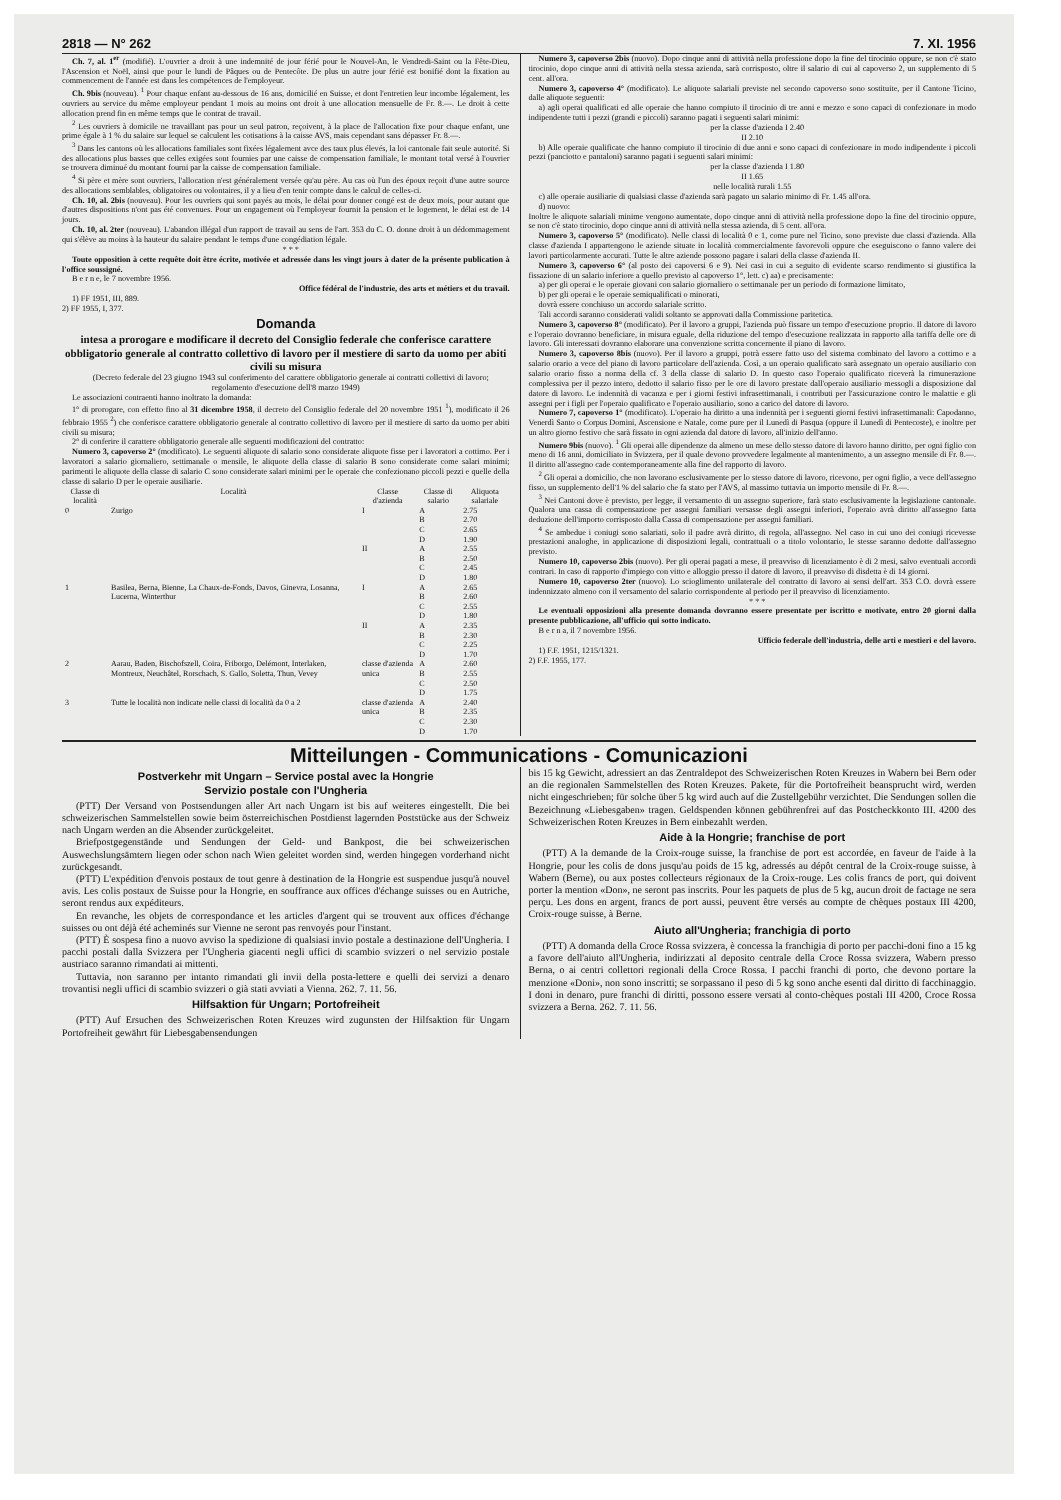2818 — N° 262 7. XI. 1956
Ch. 7, al. 1<sup>er</sup> (modifié). L'ouvrier a droit à une indemnité de jour férié pour le Nouvel-An, le Vendredi-Saint ou la Fête-Dieu, l'Ascension et Noël, ainsi que pour le lundi de Pâques ou de Pentecôte. De plus un autre jour férié est bonifié dont la fixation au commencement de l'année est dans les compétences de l'employeur.
Ch. 9bis (nouveau). <sup>1</sup> Pour chaque enfant au-dessous de 16 ans, domicilié en Suisse, et dont l'entretien leur incombe légalement, les ouvriers au service du même employeur pendant 1 mois au moins ont droit à une allocation mensuelle de Fr. 8.—. Le droit à cette allocation prend fin en même temps que le contrat de travail.
<sup>2</sup> Les ouvriers à domicile ne travaillant pas pour un seul patron, reçoivent, à la place de l'allocation fixe pour chaque enfant, une prime égale à 1 % du salaire sur lequel se calculent les cotisations à la caisse AVS, mais cependant sans dépasser Fr. 8.—.
<sup>3</sup> Dans les cantons où les allocations familiales sont fixées légalement avce des taux plus élevés, la loi cantonale fait seule autorité. Si des allocations plus basses que celles exigées sont fournies par une caisse de compensation familiale, le montant total versé à l'ouvrier se trouvera diminué du montant fourni par la caisse de compensation familiale.
<sup>4</sup> Si père et mère sont ouvriers, l'allocation n'est généralement versée qu'au père. Au cas où l'un des époux reçoit d'une autre source des allocations semblables, obligatoires ou volontaires, il y a lieu d'en tenir compte dans le calcul de celles-ci.
Ch. 10, al. 2bis (nouveau). Pour les ouvriers qui sont payés au mois, le délai pour donner congé est de deux mois, pour autant que d'autres dispositions n'ont pas été convenues. Pour un engagement où l'employeur fournit la pension et le logement, le délai est de 14 jours.
Ch. 10, al. 2ter (nouveau). L'abandon illégal d'un rapport de travail au sens de l'art. 353 du C. O. donne droit à un dédommagement qui s'élève au moins à la hauteur du salaire pendant le temps d'une congédiation légale.
* * *
Toute opposition à cette requête doit être écrite, motivée et adressée dans les vingt jours à dater de la présente publication à l'office soussigné.
B e r n e, le 7 novembre 1956.
Office fédéral de l'industrie, des arts et métiers et du travail.
1) FF 1951, III, 889.
2) FF 1955, I, 377.
Domanda
intesa a prorogare e modificare il decreto del Consiglio federale che conferisce carattere obbligatorio generale al contratto collettivo di lavoro per il mestiere di sarto da uomo per abiti civili su misura
(Decreto federale del 23 giugno 1943 sul conferimento del carattere obbligatorio generale ai contratti collettivi di lavoro; regolamento d'esecuzione dell'8 marzo 1949)
Le associazioni contraenti hanno inoltrato la domanda:
1° di prorogare, con effetto fino al 31 dicembre 1958, il decreto del Consiglio federale del 20 novembre 1951 <sup>1</sup>), modificato il 26 febbraio 1955 <sup>2</sup>) che conferisce carattere obbligatorio generale al contratto collettivo di lavoro per il mestiere di sarto da uomo per abiti civili su misura;
2° di conferire il carattere obbligatorio generale alle seguenti modificazioni del contratto:
Numero 3, capoverso 2° (modificato). Le seguenti aliquote di salario sono considerate aliquote fisse per i lavoratori a cottimo. Per i lavoratori a salario giornaliero, settimanale o mensile, le aliquote della classe di salario B sono considerate come salari minimi; parimenti le aliquote della classe di salario C sono considerate salari minimi per le operaie che confezionano piccoli pezzi e quelle della classe di salario D per le operaie ausiliarie.
| Classe di località | Località | Classe d'azienda | Classe di salario | Aliquota salariale |
| --- | --- | --- | --- | --- |
| 0 | Zurigo | I | A B C D | 2.75 2.70 2.65 1.90 |
| | | II | A B C D | 2.55 2.50 2.45 1.80 |
| 1 | Basilea, Berna, Bienne, La Chaux-de-Fonds, Davos, Ginevra, Losanna, Lucerna, Winterthur | I | A B C D | 2.65 2.60 2.55 1.80 |
| | | II | A B C D | 2.35 2.30 2.25 1.70 |
| 2 | Aarau, Baden, Bischofszell, Coira, Friborgo, Delémont, Interlaken, Montreux, Neuchâtel, Rorschach, S. Gallo, Soletta, Thun, Vevey | classe d'azienda unica | A B C D | 2.60 2.55 2.50 1.75 |
| 3 | Tutte le località non indicate nelle classi di località da 0 a 2 | classe d'azienda unica | A B C D | 2.40 2.35 2.30 1.70 |
Numero 3, capoverso 2bis (nuovo). Dopo cinque anni di attività nella professione dopo la fine del tirocinio oppure, se non c'è stato tirocinio, dopo cinque anni di attività nella stessa azienda, sarà corrisposto, oltre il salario di cui al capoverso 2, un supplemento di 5 cent. all'ora.
Numero 3, capoverso 4° (modificato). Le aliquote salariali previste nel secondo capoverso sono sostituite, per il Cantone Ticino, dalle aliquote seguenti:
a) agli operai qualificati ed alle operaie che hanno compiuto il tirocinio di tre anni e mezzo e sono capaci di confezionare in modo indipendente tutti i pezzi (grandi e piccoli) saranno pagati i seguenti salari minimi:
per la classe d'azienda I 2.40
II 2.10
b) Alle operaie qualificate che hanno compiuto il tirocinio di due anni e sono capaci di confezionare in modo indipendente i piccoli pezzi (panciotto e pantaloni) saranno pagati i seguenti salari minimi:
per la classe d'azienda I 1.80
II 1.65
nelle località rurali 1.55
c) alle operaie ausiliarie di qualsiasi classe d'azienda sarà pagato un salario minimo di Fr. 1.45 all'ora.
d) nuovo:
Inoltre le aliquote salariali minime vengono aumentate, dopo cinque anni di attività nella professione dopo la fine del tirocinio oppure, se non c'è stato tirocinio, dopo cinque anni di attività nella stessa azienda, di 5 cent. all'ora.
Numero 3, capoverso 5° (modificato). Nelle classi di località 0 e 1, come pure nel Ticino, sono previste due classi d'azienda. Alla classe d'azienda I appartengono le aziende situate in località commercialmente favorevoli oppure che eseguiscono o fanno valere dei lavori particolarmente accurati. Tutte le altre aziende possono pagare i salari della classe d'azienda II.
Numero 3, capoverso 6° (al posto dei capoversi 6 e 9). Nei casi in cui a seguito di evidente scarso rendimento si giustifica la fissazione di un salario inferiore a quello previsto al capoverso 1°, lett. c) aa) e precisamente:
a) per gli operai e le operaie giovani con salario giornaliero o settimanale per un periodo di formazione limitato,
b) per gli operai e le operaie semiqualificati o minorati,
dovrà essere conchiuso un accordo salariale scritto.
Tali accordi saranno considerati validi soltanto se approvati dalla Commissione paritetica.
Numero 3, capoverso 8° (modificato). Per il lavoro a gruppi, l'azienda può fissare un tempo d'esecuzione proprio. Il datore di lavoro e l'operaio dovranno beneficiare, in misura eguale, della riduzione del tempo d'esecuzione realizzata in rapporto alla tariffa delle ore di lavoro. Gli interessati dovranno elaborare una convenzione scritta concernente il piano di lavoro.
Numero 3, capoverso 8bis (nuovo). Per il lavoro a gruppi, potrà essere fatto uso del sistema combinato del lavoro a cottimo e a salario orario a vece del piano di lavoro particolare dell'azienda. Così, a un operaio qualificato sarà assegnato un operaio ausiliario con salario orario fisso a norma della cf. 3 della classe di salario D. In questo caso l'operaio qualificato riceverà la rimunerazione complessiva per il pezzo intero, dedotto il salario fisso per le ore di lavoro prestate dall'operaio ausiliario messogli a disposizione dal datore di lavoro. Le indennità di vacanza e per i giorni festivi infrasettimanali, i contributi per l'assicurazione contro le malattie e gli assegni per i figli per l'operaio qualificato e l'operaio ausiliario, sono a carico del datore di lavoro.
Numero 7, capoverso 1° (modificato). L'operaio ha diritto a una indennità per i seguenti giorni festivi infrasettimanali: Capodanno, Venerdì Santo o Corpus Domini, Ascensione e Natale, come pure per il Lunedì di Pasqua (oppure il Lunedì di Pentecoste), e inoltre per un altro giorno festivo che sarà fissato in ogni azienda dal datore di lavoro, all'inizio dell'anno.
Numero 9bis (nuovo). <sup>1</sup> Gli operai alle dipendenze da almeno un mese dello stesso datore di lavoro hanno diritto, per ogni figlio con meno di 16 anni, domiciliato in Svizzera, per il quale devono provvedere legalmente al mantenimento, a un assegno mensile di Fr. 8.—. Il diritto all'assegno cade contemporaneamente alla fine del rapporto di lavoro.
<sup>2</sup> Gli operai a domicilio, che non lavorano esclusivamente per lo stesso datore di lavoro, ricevono, per ogni figlio, a vece dell'assegno fisso, un supplemento dell'1 % del salario che fa stato per l'AVS, al massimo tuttavia un importo mensile di Fr. 8.—.
<sup>3</sup> Nei Cantoni dove è previsto, per legge, il versamento di un assegno superiore, farà stato esclusivamente la legislazione cantonale. Qualora una cassa di compensazione per assegni familiari versasse degli assegni inferiori, l'operaio avrà diritto all'assegno fatta deduzione dell'importo corrisposto dalla Cassa di compensazione per assegni familiari.
<sup>4</sup> Se ambedue i coniugi sono salariati, solo il padre avrà diritto, di regola, all'assegno. Nel caso in cui uno dei coniugi ricevesse prestazioni analoghe, in applicazione di disposizioni legali, contrattuali o a titolo volontario, le stesse saranno dedotte dall'assegno previsto.
Numero 10, capoverso 2bis (nuovo). Per gli operai pagati a mese, il preavviso di licenziamento è di 2 mesi, salvo eventuali accordi contrari. In caso di rapporto d'impiego con vitto e alloggio presso il datore di lavoro, il preavviso di disdetta è di 14 giorni.
Numero 10, capoverso 2ter (nuovo). Lo scioglimento unilaterale del contratto di lavoro ai sensi dell'art. 353 C.O. dovrà essere indennizzato almeno con il versamento del salario corrispondente al periodo per il preavviso di licenziamento.
* * *
Le eventuali opposizioni alla presente domanda dovranno essere presentate per iscritto e motivate, entro 20 giorni dalla presente pubblicazione, all'ufficio qui sotto indicato.
B e r n a, il 7 novembre 1956.
Ufficio federale dell'industria, delle arti e mestieri e del lavoro.
1) F.F. 1951, 1215/1321.
2) F.F. 1955, 177.
Mitteilungen - Communications - Comunicazioni
Postverkehr mit Ungarn – Service postal avec la Hongrie
Servizio postale con l'Ungheria
(PTT) Der Versand von Postsendungen aller Art nach Ungarn ist bis auf weiteres eingestellt. Die bei schweizerischen Sammelstellen sowie beim österreichischen Postdienst lagernden Poststücke aus der Schweiz nach Ungarn werden an die Absender zurückgeleitet.
Briefpostgegenstände und Sendungen der Geld- und Bankpost, die bei schweizerischen Auswechslungsämtern liegen oder schon nach Wien geleitet worden sind, werden hingegen vorderhand nicht zurückgesandt.
(PTT) L'expédition d'envois postaux de tout genre à destination de la Hongrie est suspendue jusqu'à nouvel avis. Les colis postaux de Suisse pour la Hongrie, en souffrance aux offices d'échange suisses ou en Autriche, seront rendus aux expéditeurs.
En revanche, les objets de correspondance et les articles d'argent qui se trouvent aux offices d'échange suisses ou ont déjà été acheminés sur Vienne ne seront pas renvoyés pour l'instant.
(PTT) È sospesa fino a nuovo avviso la spedizione di qualsiasi invio postale a destinazione dell'Ungheria. I pacchi postali dalla Svizzera per l'Ungheria giacenti negli uffici di scambio svizzeri o nel servizio postale austriaco saranno rimandati ai mittenti.
Tuttavia, non saranno per intanto rimandati gli invii della posta-lettere e quelli dei servizi a denaro trovantisi negli uffici di scambio svizzeri o già stati avviati a Vienna. 262. 7. 11. 56.
Hilfsaktion für Ungarn; Portofreiheit
(PTT) Auf Ersuchen des Schweizerischen Roten Kreuzes wird zugunsten der Hilfsaktion für Ungarn Portofreiheit gewährt für Liebesgabensendungen
bis 15 kg Gewicht, adressiert an das Zentraldepot des Schweizerischen Roten Kreuzes in Wabern bei Bern oder an die regionalen Sammelstellen des Roten Kreuzes. Pakete, für die Portofreiheit beansprucht wird, werden nicht eingeschrieben; für solche über 5 kg wird auch auf die Zustellgebühr verzichtet. Die Sendungen sollen die Bezeichnung «Liebesgaben» tragen. Geldspenden können gebührenfrei auf das Postcheckkonto III. 4200 des Schweizerischen Roten Kreuzes in Bern einbezahlt werden.
Aide à la Hongrie; franchise de port
(PTT) A la demande de la Croix-rouge suisse, la franchise de port est accordée, en faveur de l'aide à la Hongrie, pour les colis de dons jusqu'au poids de 15 kg, adressés au dépôt central de la Croix-rouge suisse, à Wabern (Berne), ou aux postes collecteurs régionaux de la Croix-rouge. Les colis francs de port, qui doivent porter la mention «Don», ne seront pas inscrits. Pour les paquets de plus de 5 kg, aucun droit de factage ne sera perçu. Les dons en argent, francs de port aussi, peuvent être versés au compte de chèques postaux III 4200, Croix-rouge suisse, à Berne.
Aiuto all'Ungheria; franchigia di porto
(PTT) A domanda della Croce Rossa svizzera, è concessa la franchigia di porto per pacchi-doni fino a 15 kg a favore dell'aiuto all'Ungheria, indirizzati al deposito centrale della Croce Rossa svizzera, Wabern presso Berna, o ai centri collettori regionali della Croce Rossa. I pacchi franchi di porto, che devono portare la menzione «Doni», non sono inscritti; se sorpassano il peso di 5 kg sono anche esenti dal diritto di facchinaggio. I doni in denaro, pure franchi di diritti, possono essere versati al conto-chèques postali III 4200, Croce Rossa svizzera a Berna. 262. 7. 11. 56.